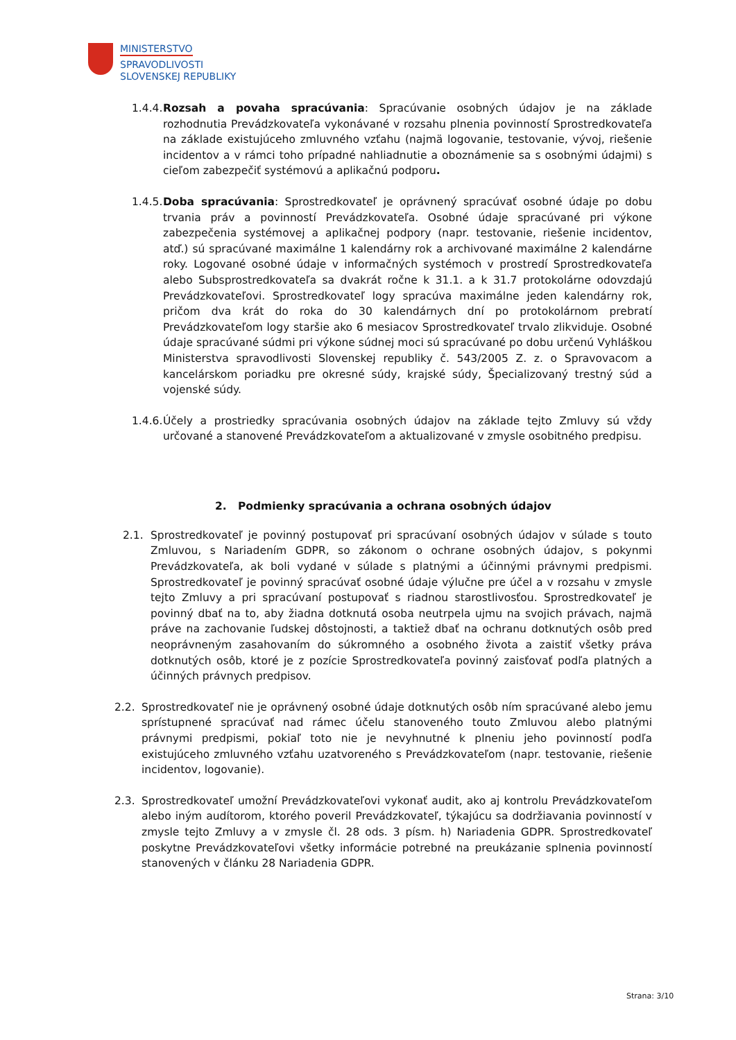MINISTERSTVO
SPRAVODLIVOSTI
SLOVENSKEJ REPUBLIKY
1.4.4. Rozsah a povaha spracúvania: Spracúvanie osobných údajov je na základe rozhodnutia Prevádzkovateľa vykonávané v rozsahu plnenia povinností Sprostredkovateľa na základe existujúceho zmluvného vzťahu (najmä logovanie, testovanie, vývoj, riešenie incidentov a v rámci toho prípadné nahliadnutie a oboznámenie sa s osobnými údajmi) s cieľom zabezpečiť systémovú a aplikačnú podporu.
1.4.5. Doba spracúvania: Sprostredkovateľ je oprávnený spracúvať osobné údaje po dobu trvania práv a povinností Prevádzkovateľa. Osobné údaje spracúvané pri výkone zabezpečenia systémovej a aplikačnej podpory (napr. testovanie, riešenie incidentov, atď.) sú spracúvané maximálne 1 kalendárny rok a archivované maximálne 2 kalendárne roky. Logované osobné údaje v informačných systémoch v prostredí Sprostredkovateľa alebo Subsprostredkovateľa sa dvakrát ročne k 31.1. a k 31.7 protokolárne odovzdajú Prevádzkovateľovi. Sprostredkovateľ logy spracúva maximálne jeden kalendárny rok, pričom dva krát do roka do 30 kalendárnych dní po protokolárnom prebratí Prevádzkovateľom logy staršie ako 6 mesiacov Sprostredkovateľ trvalo zlikviduje. Osobné údaje spracúvané súdmi pri výkone súdnej moci sú spracúvané po dobu určenú Vyhláškou Ministerstva spravodlivosti Slovenskej republiky č. 543/2005 Z. z. o Spravovacom a kancelárskom poriadku pre okresné súdy, krajské súdy, Špecializovaný trestný súd a vojenské súdy.
1.4.6. Účely a prostriedky spracúvania osobných údajov na základe tejto Zmluvy sú vždy určované a stanovené Prevádzkovateľom a aktualizované v zmysle osobitného predpisu.
2. Podmienky spracúvania a ochrana osobných údajov
2.1. Sprostredkovateľ je povinný postupovať pri spracúvaní osobných údajov v súlade s touto Zmluvou, s Nariadením GDPR, so zákonom o ochrane osobných údajov, s pokynmi Prevádzkovateľa, ak boli vydané v súlade s platnými a účinnými právnymi predpismi. Sprostredkovateľ je povinný spracúvať osobné údaje výlučne pre účel a v rozsahu v zmysle tejto Zmluvy a pri spracúvaní postupovať s riadnou starostlivosťou. Sprostredkovateľ je povinný dbať na to, aby žiadna dotknutá osoba neutrpela ujmu na svojich právach, najmä práve na zachovanie ľudskej dôstojnosti, a taktiež dbať na ochranu dotknutých osôb pred neoprávneným zasahovaním do súkromného a osobného života a zaistiť všetky práva dotknutých osôb, ktoré je z pozície Sprostredkovateľa povinný zaisťovať podľa platných a účinných právnych predpisov.
2.2. Sprostredkovateľ nie je oprávnený osobné údaje dotknutých osôb ním spracúvané alebo jemu sprístupnené spracúvať nad rámec účelu stanoveného touto Zmluvou alebo platnými právnymi predpismi, pokiaľ toto nie je nevyhnutné k plneniu jeho povinností podľa existujúceho zmluvného vzťahu uzatvoreného s Prevádzkovateľom (napr. testovanie, riešenie incidentov, logovanie).
2.3. Sprostredkovateľ umožní Prevádzkovateľovi vykonať audit, ako aj kontrolu Prevádzkovateľom alebo iným audítorom, ktorého poveril Prevádzkovateľ, týkajúcu sa dodržiavania povinností v zmysle tejto Zmluvy a v zmysle čl. 28 ods. 3 písm. h) Nariadenia GDPR. Sprostredkovateľ poskytne Prevádzkovateľovi všetky informácie potrebné na preukázanie splnenia povinností stanovených v článku 28 Nariadenia GDPR.
Strana: 3/10